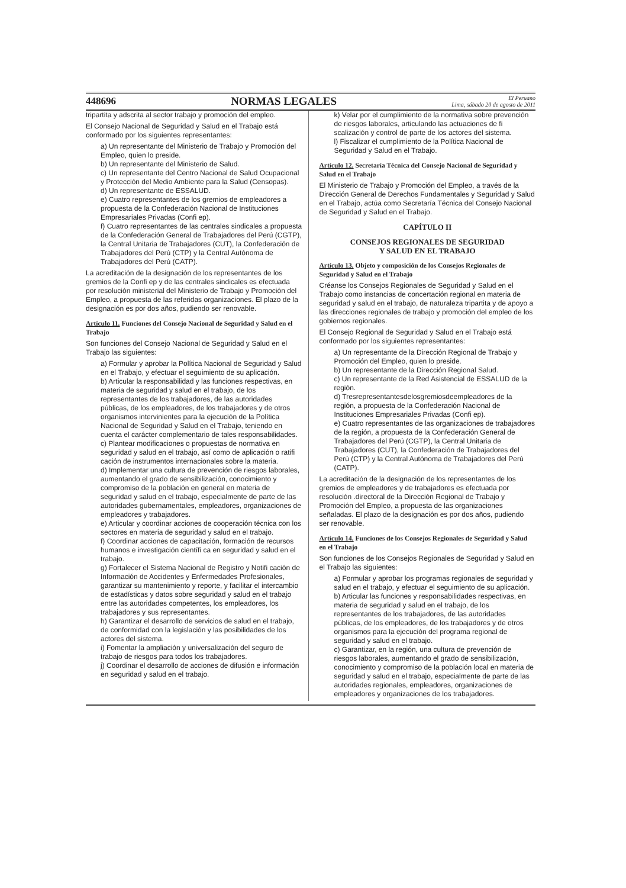448696 NORMAS LEGALES El Peruano
Lima, sábado 20 de agosto de 2011
tripartita y adscrita al sector trabajo y promoción del empleo.
El Consejo Nacional de Seguridad y Salud en el Trabajo está conformado por los siguientes representantes:
a) Un representante del Ministerio de Trabajo y Promoción del Empleo, quien lo preside.
b) Un representante del Ministerio de Salud.
c) Un representante del Centro Nacional de Salud Ocupacional y Protección del Medio Ambiente para la Salud (Censopas).
d) Un representante de ESSALUD.
e) Cuatro representantes de los gremios de empleadores a propuesta de la Confederación Nacional de Instituciones Empresariales Privadas (Confi ep).
f) Cuatro representantes de las centrales sindicales a propuesta de la Confederación General de Trabajadores del Perú (CGTP), la Central Unitaria de Trabajadores (CUT), la Confederación de Trabajadores del Perú (CTP) y la Central Autónoma de Trabajadores del Perú (CATP).
La acreditación de la designación de los representantes de los gremios de la Confi ep y de las centrales sindicales es efectuada por resolución ministerial del Ministerio de Trabajo y Promoción del Empleo, a propuesta de las referidas organizaciones. El plazo de la designación es por dos años, pudiendo ser renovable.
Artículo 11. Funciones del Consejo Nacional de Seguridad y Salud en el Trabajo
Son funciones del Consejo Nacional de Seguridad y Salud en el Trabajo las siguientes:
a) Formular y aprobar la Política Nacional de Seguridad y Salud en el Trabajo, y efectuar el seguimiento de su aplicación.
b) Articular la responsabilidad y las funciones respectivas, en materia de seguridad y salud en el trabajo, de los representantes de los trabajadores, de las autoridades públicas, de los empleadores, de los trabajadores y de otros organismos intervinientes para la ejecución de la Política Nacional de Seguridad y Salud en el Trabajo, teniendo en cuenta el carácter complementario de tales responsabilidades.
c) Plantear modificaciones o propuestas de normativa en seguridad y salud en el trabajo, así como de aplicación o ratifi cación de instrumentos internacionales sobre la materia.
d) Implementar una cultura de prevención de riesgos laborales, aumentando el grado de sensibilización, conocimiento y compromiso de la población en general en materia de seguridad y salud en el trabajo, especialmente de parte de las autoridades gubernamentales, empleadores, organizaciones de empleadores y trabajadores.
e) Articular y coordinar acciones de cooperación técnica con los sectores en materia de seguridad y salud en el trabajo.
f) Coordinar acciones de capacitación, formación de recursos humanos e investigación científi ca en seguridad y salud en el trabajo.
g) Fortalecer el Sistema Nacional de Registro y Notifi cación de Información de Accidentes y Enfermedades Profesionales, garantizar su mantenimiento y reporte, y facilitar el intercambio de estadísticas y datos sobre seguridad y salud en el trabajo entre las autoridades competentes, los empleadores, los trabajadores y sus representantes.
h) Garantizar el desarrollo de servicios de salud en el trabajo, de conformidad con la legislación y las posibilidades de los actores del sistema.
i) Fomentar la ampliación y universalización del seguro de trabajo de riesgos para todos los trabajadores.
j) Coordinar el desarrollo de acciones de difusión e información en seguridad y salud en el trabajo.
k) Velar por el cumplimiento de la normativa sobre prevención de riesgos laborales, articulando las actuaciones de fi scalización y control de parte de los actores del sistema.
l) Fiscalizar el cumplimiento de la Política Nacional de Seguridad y Salud en el Trabajo.
Artículo 12. Secretaría Técnica del Consejo Nacional de Seguridad y Salud en el Trabajo
El Ministerio de Trabajo y Promoción del Empleo, a través de la Dirección General de Derechos Fundamentales y Seguridad y Salud en el Trabajo, actúa como Secretaría Técnica del Consejo Nacional de Seguridad y Salud en el Trabajo.
CAPÍTULO II
CONSEJOS REGIONALES DE SEGURIDAD
Y SALUD EN EL TRABAJO
Artículo 13. Objeto y composición de los Consejos Regionales de Seguridad y Salud en el Trabajo
Créanse los Consejos Regionales de Seguridad y Salud en el Trabajo como instancias de concertación regional en materia de seguridad y salud en el trabajo, de naturaleza tripartita y de apoyo a las direcciones regionales de trabajo y promoción del empleo de los gobiernos regionales.
El Consejo Regional de Seguridad y Salud en el Trabajo está conformado por los siguientes representantes:
a) Un representante de la Dirección Regional de Trabajo y Promoción del Empleo, quien lo preside.
b) Un representante de la Dirección Regional Salud.
c) Un representante de la Red Asistencial de ESSALUD de la región.
d) Tresrepresentantesdelosgremiosdeempleadores de la región, a propuesta de la Confederación Nacional de Instituciones Empresariales Privadas (Confi ep).
e) Cuatro representantes de las organizaciones de trabajadores de la región, a propuesta de la Confederación General de Trabajadores del Perú (CGTP), la Central Unitaria de Trabajadores (CUT), la Confederación de Trabajadores del Perú (CTP) y la Central Autónoma de Trabajadores del Perú (CATP).
La acreditación de la designación de los representantes de los gremios de empleadores y de trabajadores es efectuada por resolución .directoral de la Dirección Regional de Trabajo y Promoción del Empleo, a propuesta de las organizaciones señaladas. El plazo de la designación es por dos años, pudiendo ser renovable.
Artículo 14. Funciones de los Consejos Regionales de Seguridad y Salud en el Trabajo
Son funciones de los Consejos Regionales de Seguridad y Salud en el Trabajo las siguientes:
a) Formular y aprobar los programas regionales de seguridad y salud en el trabajo, y efectuar el seguimiento de su aplicación.
b) Articular las funciones y responsabilidades respectivas, en materia de seguridad y salud en el trabajo, de los representantes de los trabajadores, de las autoridades públicas, de los empleadores, de los trabajadores y de otros organismos para la ejecución del programa regional de seguridad y salud en el trabajo.
c) Garantizar, en la región, una cultura de prevención de riesgos laborales, aumentando el grado de sensibilización, conocimiento y compromiso de la población local en materia de seguridad y salud en el trabajo, especialmente de parte de las autoridades regionales, empleadores, organizaciones de empleadores y organizaciones de los trabajadores.